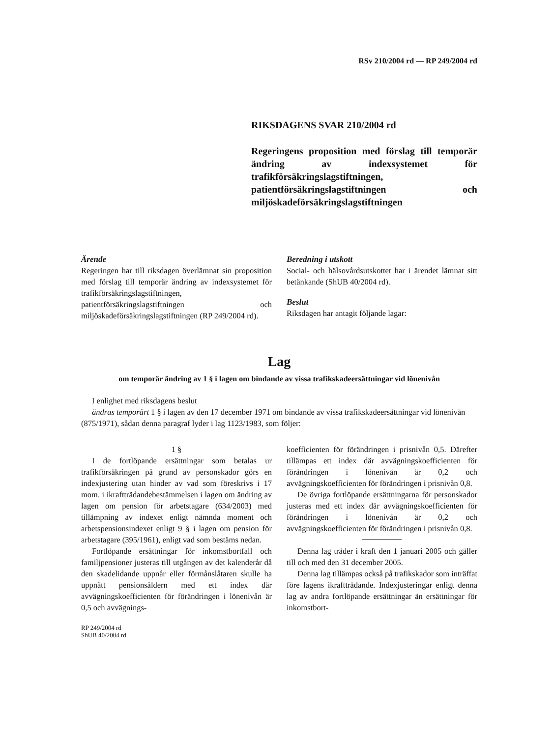RSv 210/2004 rd — RP 249/2004 rd
RIKSDAGENS SVAR 210/2004 rd
Regeringens proposition med förslag till temporär ändring av indexsystemet för trafikförsäkringslagstiftningen, patientförsäkringslagstiftningen och miljöskadeförsäkringslagstiftningen
Ärende
Regeringen har till riksdagen överlämnat sin proposition med förslag till temporär ändring av indexsystemet för trafikförsäkringslagstiftningen, patientförsäkringslagstiftningen och miljöskadeförsäkringslagstiftningen (RP 249/2004 rd).
Beredning i utskott
Social- och hälsovårdsutskottet har i ärendet lämnat sitt betänkande (ShUB 40/2004 rd).
Beslut
Riksdagen har antagit följande lagar:
Lag
om temporär ändring av 1 § i lagen om bindande av vissa trafikskadeersättningar vid lönenivån
I enlighet med riksdagens beslut
ändras temporärt 1 § i lagen av den 17 december 1971 om bindande av vissa trafikskadeersättningar vid lönenivån (875/1971), sådan denna paragraf lyder i lag 1123/1983, som följer:
1 §
I de fortlöpande ersättningar som betalas ur trafikförsäkringen på grund av personskador görs en indexjustering utan hinder av vad som föreskrivs i 17 mom. i ikraftträdandebestämmelsen i lagen om ändring av lagen om pension för arbetstagare (634/2003) med tillämpning av indexet enligt nämnda moment och arbetspensionsindexet enligt 9 § i lagen om pension för arbetstagare (395/1961), enligt vad som bestäms nedan.
Fortlöpande ersättningar för inkomstbortfall och familjpensioner justeras till utgången av det kalenderår då den skadelidande uppnår eller förmånslåtaren skulle ha uppnått pensionsåldern med ett index där avvägningskoefficienten för förändringen i lönenivån är 0,5 och avvägnings-
koefficienten för förändringen i prisnivån 0,5. Därefter tillämpas ett index där avvägningskoefficienten för förändringen i lönenivån är 0,2 och avvägningskoefficienten för förändringen i prisnivån 0,8.
De övriga fortlöpande ersättningarna för personskador justeras med ett index där avvägningskoefficienten för förändringen i lönenivån är 0,2 och avvägningskoefficienten för förändringen i prisnivån 0,8.
Denna lag träder i kraft den 1 januari 2005 och gäller till och med den 31 december 2005.
Denna lag tillämpas också på trafikskador som inträffat före lagens ikraftträdande. Indexjusteringar enligt denna lag av andra fortlöpande ersättningar än ersättningar för inkomstbort-
RP 249/2004 rd
ShUB 40/2004 rd